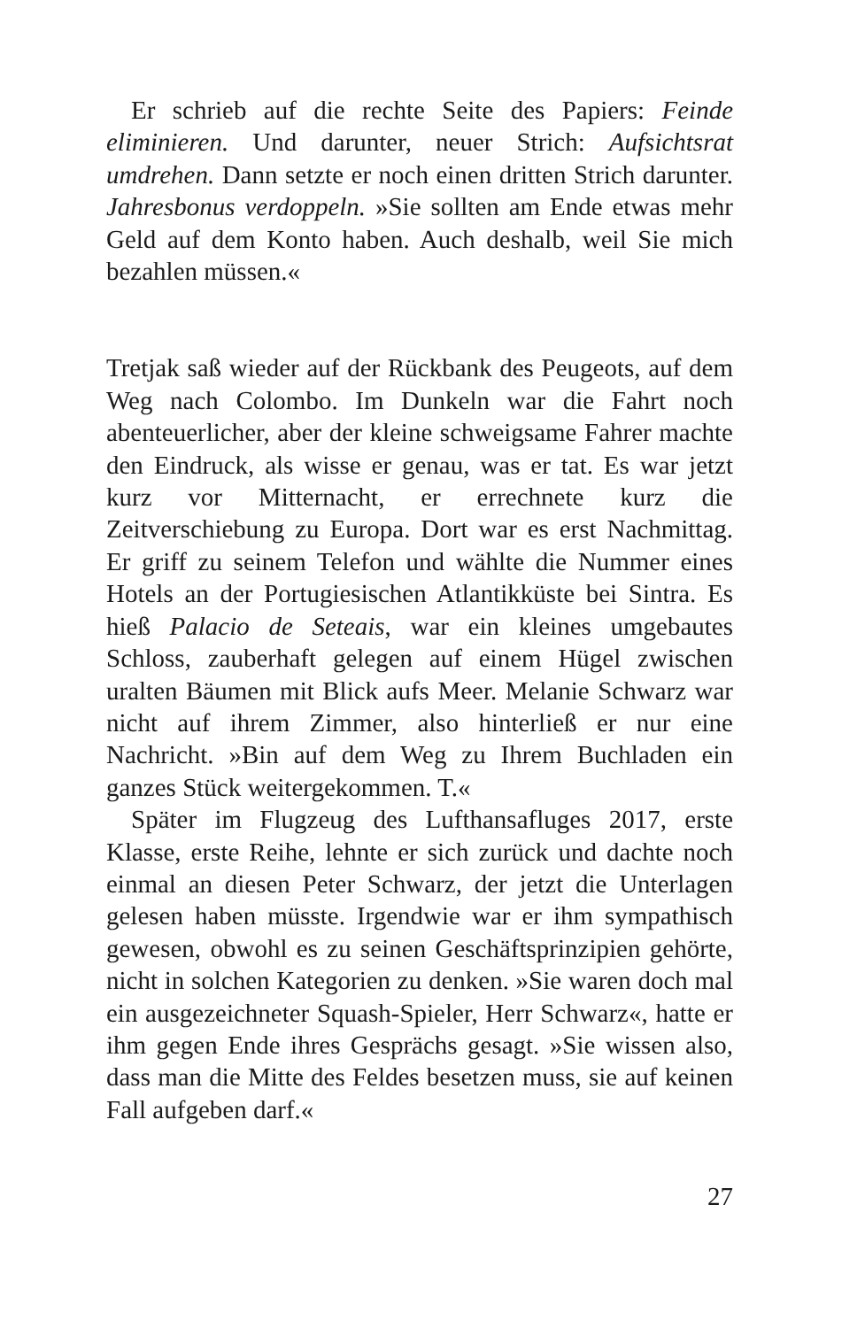Er schrieb auf die rechte Seite des Papiers: Feinde eliminieren. Und darunter, neuer Strich: Aufsichtsrat umdrehen. Dann setzte er noch einen dritten Strich darunter. Jahresbonus verdoppeln. »Sie sollten am Ende etwas mehr Geld auf dem Konto haben. Auch deshalb, weil Sie mich bezahlen müssen.«
Tretjak saß wieder auf der Rückbank des Peugeots, auf dem Weg nach Colombo. Im Dunkeln war die Fahrt noch abenteuerlicher, aber der kleine schweigsame Fahrer machte den Eindruck, als wisse er genau, was er tat. Es war jetzt kurz vor Mitternacht, er errechnete kurz die Zeitverschiebung zu Europa. Dort war es erst Nachmittag. Er griff zu seinem Telefon und wählte die Nummer eines Hotels an der Portugiesischen Atlantikküste bei Sintra. Es hieß Palacio de Seteais, war ein kleines umgebautes Schloss, zauberhaft gelegen auf einem Hügel zwischen uralten Bäumen mit Blick aufs Meer. Melanie Schwarz war nicht auf ihrem Zimmer, also hinterließ er nur eine Nachricht. »Bin auf dem Weg zu Ihrem Buchladen ein ganzes Stück weitergekommen. T.«
Später im Flugzeug des Lufthansafluges 2017, erste Klasse, erste Reihe, lehnte er sich zurück und dachte noch einmal an diesen Peter Schwarz, der jetzt die Unterlagen gelesen haben müsste. Irgendwie war er ihm sympathisch gewesen, obwohl es zu seinen Geschäftsprinzipien gehörte, nicht in solchen Kategorien zu denken. »Sie waren doch mal ein ausgezeichneter Squash-Spieler, Herr Schwarz«, hatte er ihm gegen Ende ihres Gesprächs gesagt. »Sie wissen also, dass man die Mitte des Feldes besetzen muss, sie auf keinen Fall aufgeben darf.«
27